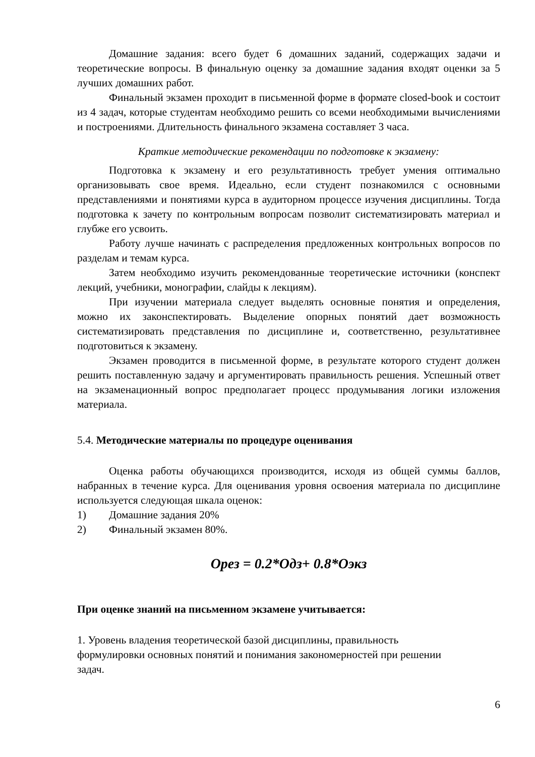Домашние задания: всего будет 6 домашних заданий, содержащих задачи и теоретические вопросы. В финальную оценку за домашние задания входят оценки за 5 лучших домашних работ.
Финальный экзамен проходит в письменной форме в формате closed-book и состоит из 4 задач, которые студентам необходимо решить со всеми необходимыми вычислениями и построениями. Длительность финального экзамена составляет 3 часа.
Краткие методические рекомендации по подготовке к экзамену:
Подготовка к экзамену и его результативность требует умения оптимально организовывать свое время. Идеально, если студент познакомился с основными представлениями и понятиями курса в аудиторном процессе изучения дисциплины. Тогда подготовка к зачету по контрольным вопросам позволит систематизировать материал и глубже его усвоить.
Работу лучше начинать с распределения предложенных контрольных вопросов по разделам и темам курса.
Затем необходимо изучить рекомендованные теоретические источники (конспект лекций, учебники, монографии, слайды к лекциям).
При изучении материала следует выделять основные понятия и определения, можно их законспектировать. Выделение опорных понятий дает возможность систематизировать представления по дисциплине и, соответственно, результативнее подготовиться к экзамену.
Экзамен проводится в письменной форме, в результате которого студент должен решить поставленную задачу и аргументировать правильность решения. Успешный ответ на экзаменационный вопрос предполагает процесс продумывания логики изложения материала.
5.4. Методические материалы по процедуре оценивания
Оценка работы обучающихся производится, исходя из общей суммы баллов, набранных в течение курса. Для оценивания уровня освоения материала по дисциплине используется следующая шкала оценок:
1) Домашние задания 20%
2) Финальный экзамен 80%.
Орез = 0.2*Одз+ 0.8*Оэкз
При оценке знаний на письменном экзамене учитывается:
1. Уровень владения теоретической базой дисциплины, правильность формулировки основных понятий и понимания закономерностей при решении задач.
6